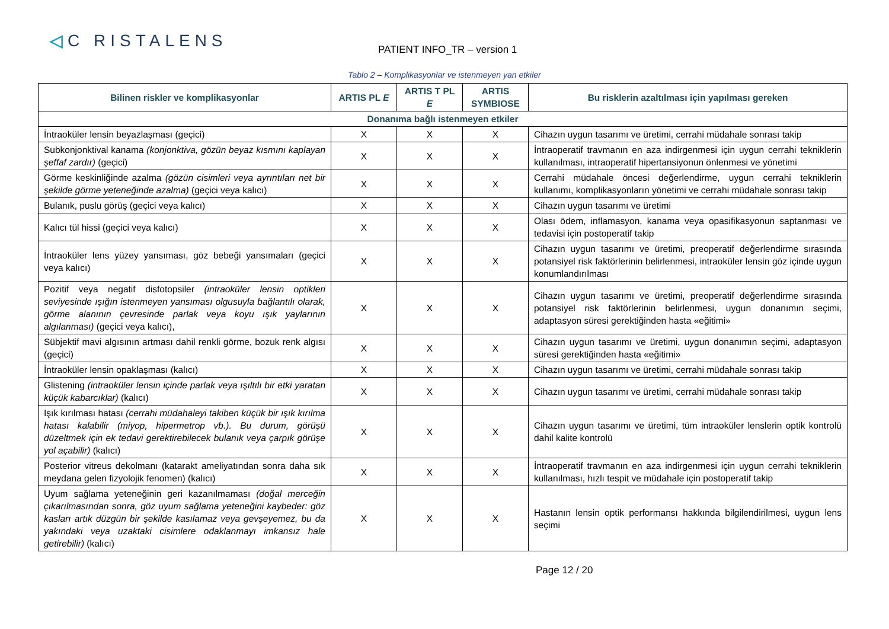◁C RISTALENS PATIENT INFO_TR – version 1
Tablo 2 – Komplikasyonlar ve istenmeyen yan etkiler
| Bilinen riskler ve komplikasyonlar | ARTIS PL E | ARTIS T PL E | ARTIS SYMBIOSE | Bu risklerin azaltılması için yapılması gereken |
| --- | --- | --- | --- | --- |
| Donanıma bağlı istenmeyen etkiler | | | | |
| İntraoküler lensin beyazlaşması (geçici) | X | X | X | Cihazın uygun tasarımı ve üretimi, cerrahi müdahale sonrası takip |
| Subkonjonktival kanama (konjonktiva, gözün beyaz kısmını kaplayan şeffaf zardır) (geçici) | X | X | X | İntraoperatif travmanın en aza indirgenmesi için uygun cerrahi tekniklerin kullanılması, intraoperatif hipertansiyonun önlenmesi ve yönetimi |
| Görme keskinliğinde azalma (gözün cisimleri veya ayrıntıları net bir şekilde görme yeteneğinde azalma) (geçici veya kalıcı) | X | X | X | Cerrahi müdahale öncesi değerlendirme, uygun cerrahi tekniklerin kullanımı, komplikasyonların yönetimi ve cerrahi müdahale sonrası takip |
| Bulanık, puslu görüş (geçici veya kalıcı) | X | X | X | Cihazın uygun tasarımı ve üretimi |
| Kalıcı tül hissi (geçici veya kalıcı) | X | X | X | Olası ödem, inflamasyon, kanama veya opasifikasyonun saptanması ve tedavisi için postoperatif takip |
| İntraoküler lens yüzey yansıması, göz bebeği yansımaları (geçici veya kalıcı) | X | X | X | Cihazın uygun tasarımı ve üretimi, preoperatif değerlendirme sırasında potansiyel risk faktörlerinin belirlenmesi, intraoküler lensin göz içinde uygun konumlandırılması |
| Pozitif veya negatif disfotopsiler (intraoküler lensin optikleri seviyesinde ışığın istenmeyen yansıması olgusuyla bağlantılı olarak, görme alanının çevresinde parlak veya koyu ışık yaylarının algılanması) (geçici veya kalıcı), | X | X | X | Cihazın uygun tasarımı ve üretimi, preoperatif değerlendirme sırasında potansiyel risk faktörlerinin belirlenmesi, uygun donanımın seçimi, adaptasyon süresi gerektiğinden hasta «eğitimi» |
| Sübjektif mavi algısının artması dahil renkli görme, bozuk renk algısı (geçici) | X | X | X | Cihazın uygun tasarımı ve üretimi, uygun donanımın seçimi, adaptasyon süresi gerektiğinden hasta «eğitimi» |
| İntraoküler lensin opaklaşması (kalıcı) | X | X | X | Cihazın uygun tasarımı ve üretimi, cerrahi müdahale sonrası takip |
| Glistening (intraoküler lensin içinde parlak veya ışıltılı bir etki yaratan küçük kabarcıklar) (kalıcı) | X | X | X | Cihazın uygun tasarımı ve üretimi, cerrahi müdahale sonrası takip |
| Işık kırılması hatası (cerrahi müdahaleyi takiben küçük bir ışık kırılma hatası kalabilir (miyop, hipermetrop vb.). Bu durum, görüşü düzeltmek için ek tedavi gerektirebilecek bulanık veya çarpık görüşe yol açabilir) (kalıcı) | X | X | X | Cihazın uygun tasarımı ve üretimi, tüm intraoküler lenslerin optik kontrolü dahil kalite kontrolü |
| Posterior vitreus dekolmanı (katarakt ameliyatından sonra daha sık meydana gelen fizyolojik fenomen) (kalıcı) | X | X | X | İntraoperatif travmanın en aza indirgenmesi için uygun cerrahi tekniklerin kullanılması, hızlı tespit ve müdahale için postoperatif takip |
| Uyum sağlama yeteneğinin geri kazanılmaması (doğal merceğin çıkarılmasından sonra, göz uyum sağlama yeteneğini kaybeder: göz kasları artık düzgün bir şekilde kasılamaz veya gevşeyemez, bu da yakındaki veya uzaktaki cisimlere odaklanmayı imkansız hale getirebilir) (kalıcı) | X | X | X | Hastanın lensin optik performansı hakkında bilgilendirilmesi, uygun lens seçimi |
Page 12 / 20